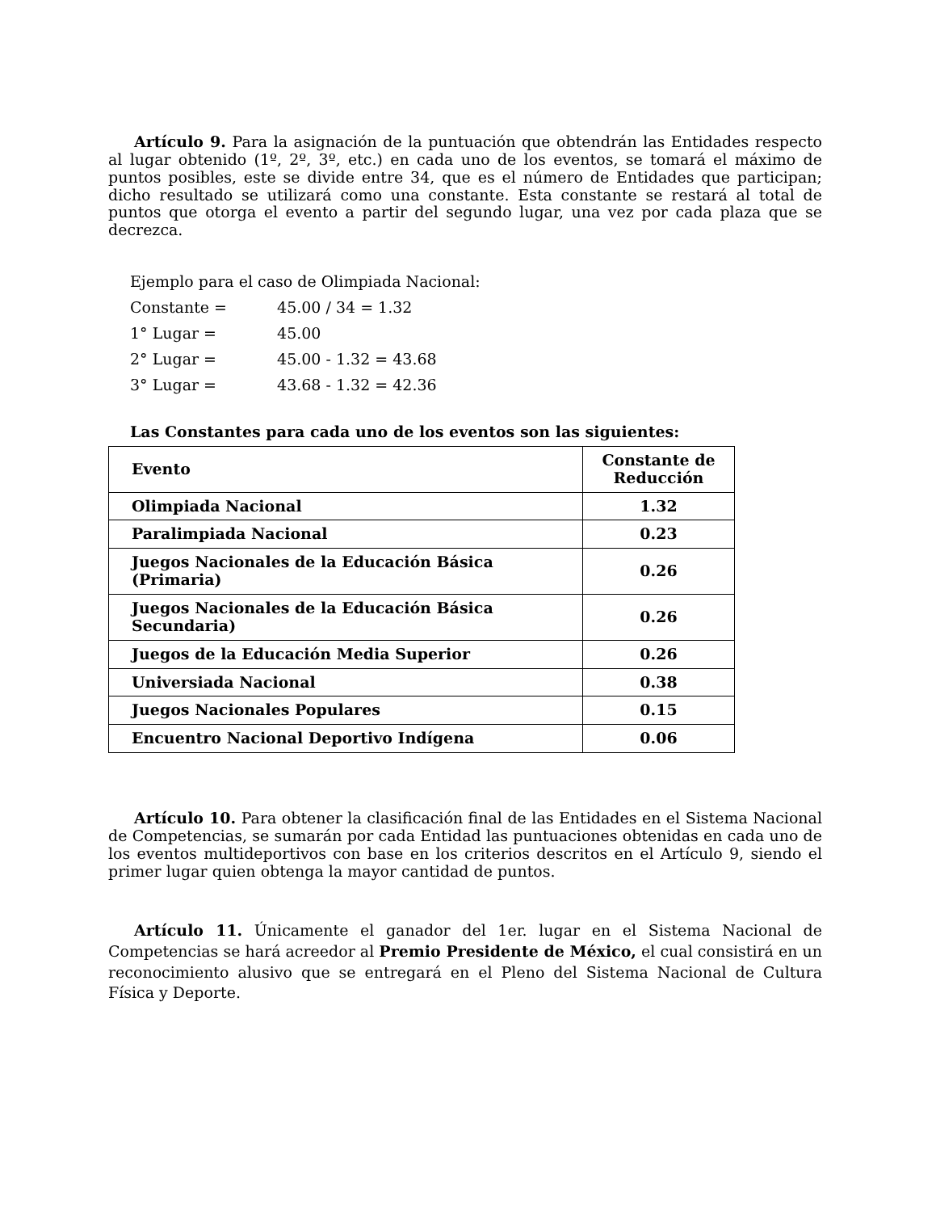Artículo 9. Para la asignación de la puntuación que obtendrán las Entidades respecto al lugar obtenido (1º, 2º, 3º, etc.) en cada uno de los eventos, se tomará el máximo de puntos posibles, este se divide entre 34, que es el número de Entidades que participan; dicho resultado se utilizará como una constante. Esta constante se restará al total de puntos que otorga el evento a partir del segundo lugar, una vez por cada plaza que se decrezca.
Ejemplo para el caso de Olimpiada Nacional:
Constante = 45.00 / 34 = 1.32
1° Lugar = 45.00
2° Lugar = 45.00 - 1.32 = 43.68
3° Lugar = 43.68 - 1.32 = 42.36
Las Constantes para cada uno de los eventos son las siguientes:
| Evento | Constante de Reducción |
| --- | --- |
| Olimpiada Nacional | 1.32 |
| Paralimpiada Nacional | 0.23 |
| Juegos Nacionales de la Educación Básica (Primaria) | 0.26 |
| Juegos Nacionales de la Educación Básica Secundaria) | 0.26 |
| Juegos de la Educación Media Superior | 0.26 |
| Universiada Nacional | 0.38 |
| Juegos Nacionales Populares | 0.15 |
| Encuentro Nacional Deportivo Indígena | 0.06 |
Artículo 10. Para obtener la clasificación final de las Entidades en el Sistema Nacional de Competencias, se sumarán por cada Entidad las puntuaciones obtenidas en cada uno de los eventos multideportivos con base en los criterios descritos en el Artículo 9, siendo el primer lugar quien obtenga la mayor cantidad de puntos.
Artículo 11. Únicamente el ganador del 1er. lugar en el Sistema Nacional de Competencias se hará acreedor al Premio Presidente de México, el cual consistirá en un reconocimiento alusivo que se entregará en el Pleno del Sistema Nacional de Cultura Física y Deporte.